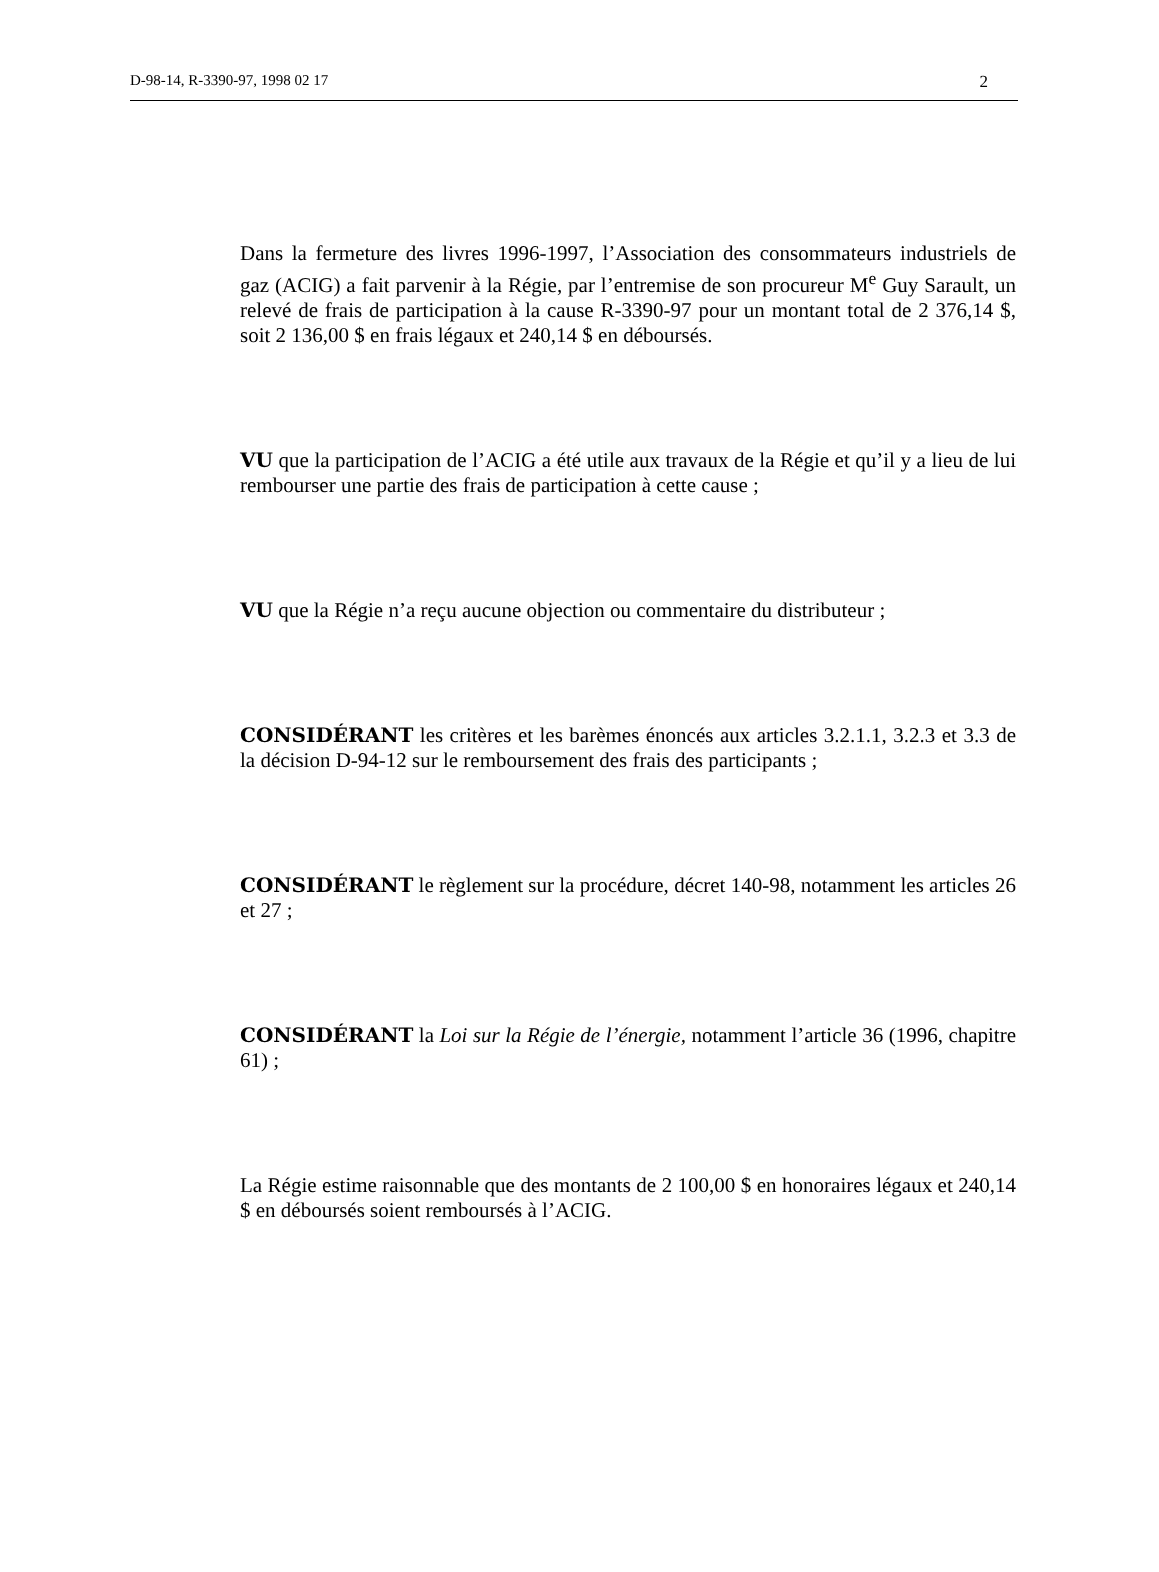D-98-14, R-3390-97, 1998 02 17 2
Dans la fermeture des livres 1996-1997, l’Association des consommateurs industriels de gaz (ACIG) a fait parvenir à la Régie, par l’entremise de son procureur M<sup>e</sup> Guy Sarault, un relevé de frais de participation à la cause R-3390-97 pour un montant total de 2 376,14 $, soit 2 136,00 $ en frais légaux et 240,14 $ en déboursés.
VU que la participation de l’ACIG a été utile aux travaux de la Régie et qu’il y a lieu de lui rembourser une partie des frais de participation à cette cause ;
VU que la Régie n’a reçu aucune objection ou commentaire du distributeur ;
CONSIDÉRANT les critères et les barèmes énoncés aux articles 3.2.1.1, 3.2.3 et 3.3 de la décision D-94-12 sur le remboursement des frais des participants ;
CONSIDÉRANT le règlement sur la procédure, décret 140-98, notamment les articles 26 et 27 ;
CONSIDÉRANT la Loi sur la Régie de l’énergie, notamment l’article 36 (1996, chapitre 61) ;
La Régie estime raisonnable que des montants de 2 100,00 $ en honoraires légaux et 240,14 $ en déboursés soient remboursés à l’ACIG.